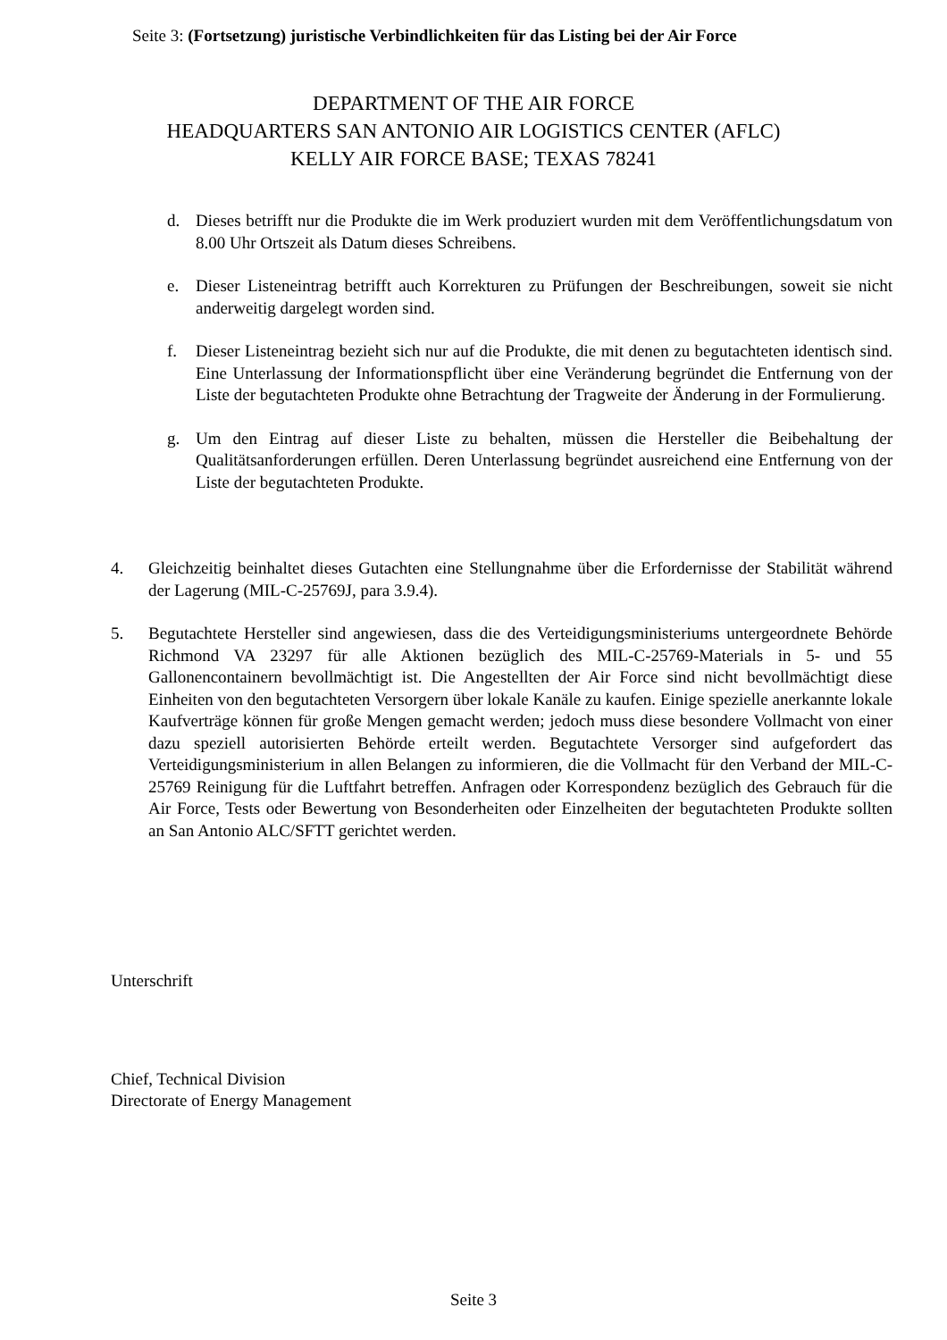Seite 3: (Fortsetzung) juristische Verbindlichkeiten für das Listing bei der Air Force
DEPARTMENT OF THE AIR FORCE
HEADQUARTERS SAN ANTONIO AIR LOGISTICS CENTER (AFLC)
KELLY AIR FORCE BASE; TEXAS 78241
d. Dieses betrifft nur die Produkte die im Werk produziert wurden mit dem Veröffentlichungsdatum von 8.00 Uhr Ortszeit als Datum dieses Schreibens.
e. Dieser Listeneintrag betrifft auch Korrekturen zu Prüfungen der Beschreibungen, soweit sie nicht anderweitig dargelegt worden sind.
f. Dieser Listeneintrag bezieht sich nur auf die Produkte, die mit denen zu begutachteten identisch sind. Eine Unterlassung der Informationspflicht über eine Veränderung begründet die Entfernung von der Liste der begutachteten Produkte ohne Betrachtung der Tragweite der Änderung in der Formulierung.
g. Um den Eintrag auf dieser Liste zu behalten, müssen die Hersteller die Beibehaltung der Qualitätsanforderungen erfüllen. Deren Unterlassung begründet ausreichend eine Entfernung von der Liste der begutachteten Produkte.
4. Gleichzeitig beinhaltet dieses Gutachten eine Stellungnahme über die Erfordernisse der Stabilität während der Lagerung (MIL-C-25769J, para 3.9.4).
5. Begutachtete Hersteller sind angewiesen, dass die des Verteidigungsministeriums untergeordnete Behörde Richmond VA 23297 für alle Aktionen bezüglich des MIL-C-25769-Materials in 5- und 55 Gallonencontainern bevollmächtigt ist. Die Angestellten der Air Force sind nicht bevollmächtigt diese Einheiten von den begutachteten Versorgern über lokale Kanäle zu kaufen. Einige spezielle anerkannte lokale Kaufverträge können für große Mengen gemacht werden; jedoch muss diese besondere Vollmacht von einer dazu speziell autorisierten Behörde erteilt werden. Begutachtete Versorger sind aufgefordert das Verteidigungsministerium in allen Belangen zu informieren, die die Vollmacht für den Verband der MIL-C-25769 Reinigung für die Luftfahrt betreffen. Anfragen oder Korrespondenz bezüglich des Gebrauch für die Air Force, Tests oder Bewertung von Besonderheiten oder Einzelheiten der begutachteten Produkte sollten an San Antonio ALC/SFTT gerichtet werden.
Unterschrift
Chief, Technical Division
Directorate of Energy Management
Seite 3